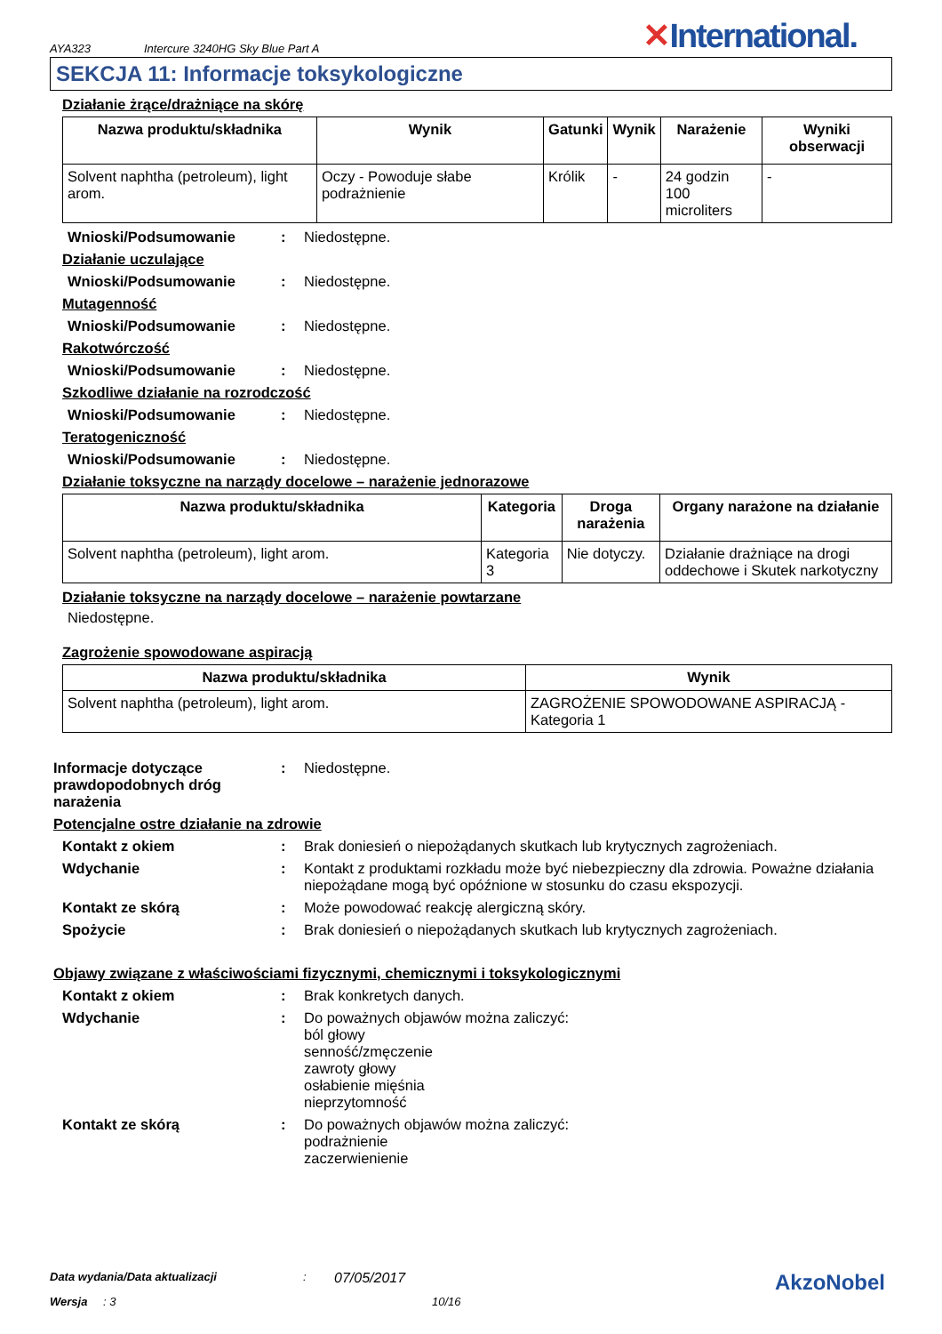AYA323
Intercure 3240HG Sky Blue Part A
✕International.
SEKCJA 11: Informacje toksykologiczne
Działanie żrące/drażniące na skórę
| Nazwa produktu/składnika | Wynik | Gatunki | Wynik | Narażenie | Wyniki obserwacji |
| --- | --- | --- | --- | --- | --- |
| Solvent naphtha (petroleum), light arom. | Oczy - Powoduje słabe podrażnienie | Królik | - | 24 godzin 100 microliters | - |
Wnioski/Podsumowanie : Niedostępne.
Działanie uczulające
Wnioski/Podsumowanie : Niedostępne.
Mutagenność
Wnioski/Podsumowanie : Niedostępne.
Rakotwórczość
Wnioski/Podsumowanie : Niedostępne.
Szkodliwe działanie na rozrodczość
Wnioski/Podsumowanie : Niedostępne.
Teratogeniczność
Wnioski/Podsumowanie : Niedostępne.
Działanie toksyczne na narządy docelowe – narażenie jednorazowe
| Nazwa produktu/składnika | Kategoria | Droga narażenia | Organy narażone na działanie |
| --- | --- | --- | --- |
| Solvent naphtha (petroleum), light arom. | Kategoria 3 | Nie dotyczy. | Działanie drażniące na drogi oddechowe i Skutek narkotyczny |
Działanie toksyczne na narządy docelowe – narażenie powtarzane
Niedostępne.
Zagrożenie spowodowane aspiracją
| Nazwa produktu/składnika | Wynik |
| --- | --- |
| Solvent naphtha (petroleum), light arom. | ZAGROŻENIE SPOWODOWANE ASPIRACJĄ - Kategoria 1 |
Informacje dotyczące prawdopodobnych dróg narażenia
: Niedostępne.
Potencjalne ostre działanie na zdrowie
Kontakt z okiem : Brak doniesień o niepożądanych skutkach lub krytycznych zagrożeniach.
Wdychanie : Kontakt z produktami rozkładu może być niebezpieczny dla zdrowia. Poważne działania niepożądane mogą być opóźnione w stosunku do czasu ekspozycji.
Kontakt ze skórą : Może powodować reakcję alergiczną skóry.
Spożycie : Brak doniesień o niepożądanych skutkach lub krytycznych zagrożeniach.
Objawy związane z właściwościami fizycznymi, chemicznymi i toksykologicznymi
Kontakt z okiem : Brak konkretych danych.
Wdychanie : Do poważnych objawów można zaliczyć:
ból głowy
senność/zmęczenie
zawroty głowy
osłabienie mięśnia
nieprzytomność
Kontakt ze skórą : Do poważnych objawów można zaliczyć:
podrażnienie
zaczerwienienie
Data wydania/Data aktualizacji: 07/05/2017 AkzoNobel
Wersja: 3 10/16